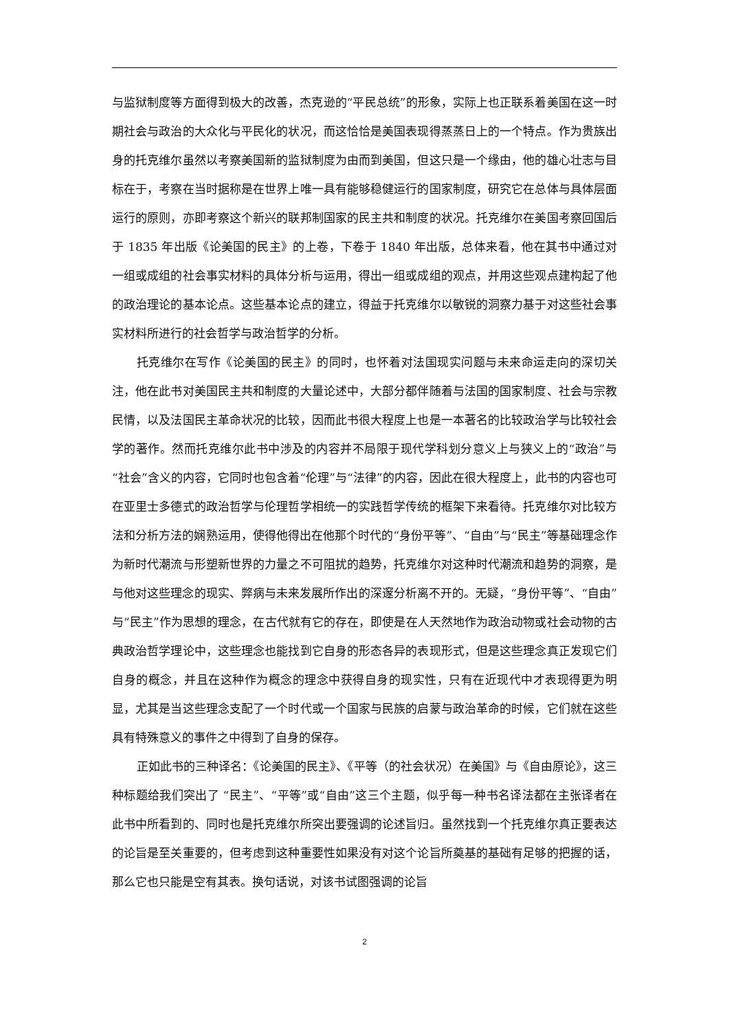与监狱制度等方面得到极大的改善，杰克逊的“平民总统”的形象，实际上也正联系着美国在这一时期社会与政治的大众化与平民化的状况，而这恰恰是美国表现得蒸蒸日上的一个特点。作为贵族出身的托克维尔虽然以考察美国新的监狱制度为由而到美国，但这只是一个缘由，他的雄心壮志与目标在于，考察在当时据称是在世界上唯一具有能够稳健运行的国家制度，研究它在总体与具体层面运行的原则，亦即考察这个新兴的联邦制国家的民主共和制度的状况。托克维尔在美国考察回国后于 1835 年出版《论美国的民主》的上卷，下卷于 1840 年出版，总体来看，他在其书中通过对一组或成组的社会事实材料的具体分析与运用，得出一组或成组的观点，并用这些观点建构起了他的政治理论的基本论点。这些基本论点的建立，得益于托克维尔以敏锐的洞察力基于对这些社会事实材料所进行的社会哲学与政治哲学的分析。
托克维尔在写作《论美国的民主》的同时，也怀着对法国现实问题与未来命运走向的深切关注，他在此书对美国民主共和制度的大量论述中，大部分都伴随着与法国的国家制度、社会与宗教民情，以及法国民主革命状况的比较，因而此书很大程度上也是一本著名的比较政治学与比较社会学的著作。然而托克维尔此书中涉及的内容并不局限于现代学科划分意义上与狭义上的“政治”与“社会”含义的内容，它同时也包含着“伦理”与“法律”的内容，因此在很大程度上，此书的内容也可在亚里士多德式的政治哲学与伦理哲学相统一的实践哲学传统的框架下来看待。托克维尔对比较方法和分析方法的娴熟运用，使得他得出在他那个时代的“身份平等”、“自由”与“民主”等基础理念作为新时代潮流与形塑新世界的力量之不可阻扰的趋势，托克维尔对这种时代潮流和趋势的洞察，是与他对这些理念的现实、弊病与未来发展所作出的深邃分析离不开的。无疑，“身份平等”、“自由”与“民主”作为思想的理念，在古代就有它的存在，即使是在人天然地作为政治动物或社会动物的古典政治哲学理论中，这些理念也能找到它自身的形态各异的表现形式，但是这些理念真正发现它们自身的概念，并且在这种作为概念的理念中获得自身的现实性，只有在近现代中才表现得更为明显，尤其是当这些理念支配了一个时代或一个国家与民族的启蒙与政治革命的时候，它们就在这些具有特殊意义的事件之中得到了自身的保存。
正如此书的三种译名：《论美国的民主》、《平等（的社会状况）在美国》与《自由原论》，这三种标题给我们突出了 “民主”、“平等”或“自由”这三个主题，似乎每一种书名译法都在主张译者在此书中所看到的、同时也是托克维尔所突出要强调的论述旨归。虽然找到一个托克维尔真正要表达的论旨是至关重要的，但考虑到这种重要性如果没有对这个论旨所奠基的基础有足够的把握的话，那么它也只能是空有其表。换句话说，对该书试图强调的论旨
2